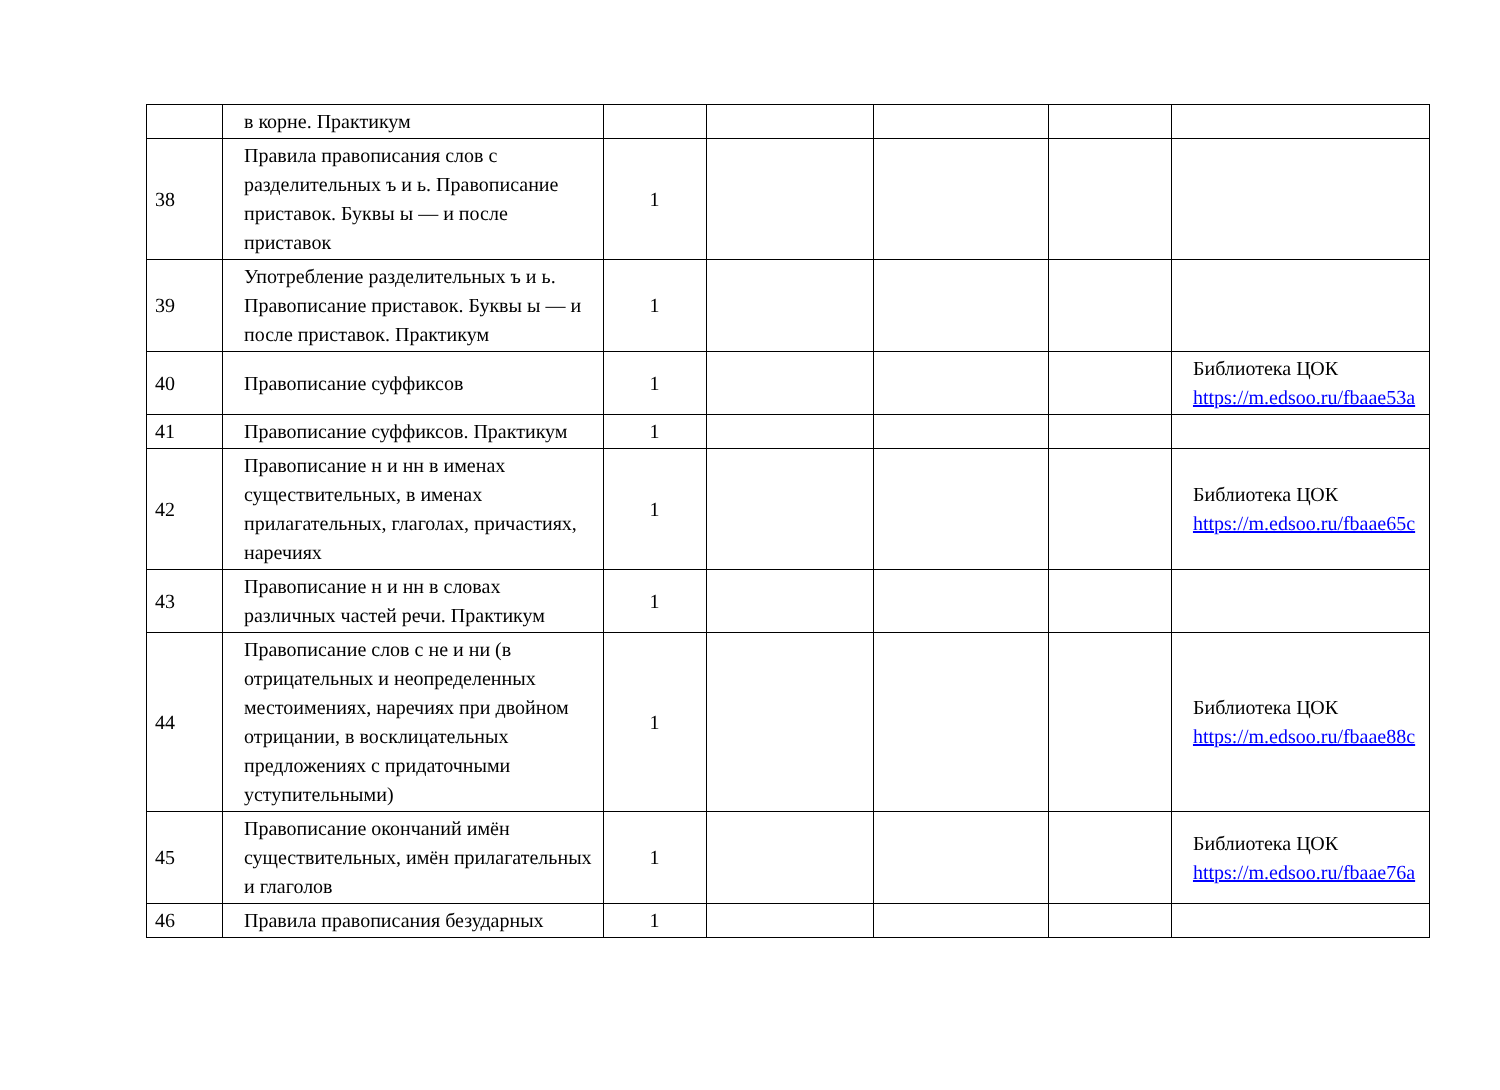| | в корне. Практикум | | | | | |
| 38 | Правила правописания слов с разделительных ъ и ь. Правописание приставок. Буквы ы — и после приставок | 1 | | | | |
| 39 | Употребление разделительных ъ и ь. Правописание приставок. Буквы ы — и после приставок. Практикум | 1 | | | | |
| 40 | Правописание суффиксов | 1 | | | | Библиотека ЦОК https://m.edsoo.ru/fbaae53a |
| 41 | Правописание суффиксов. Практикум | 1 | | | | |
| 42 | Правописание н и нн в именах существительных, в именах прилагательных, глаголах, причастиях, наречиях | 1 | | | | Библиотека ЦОК https://m.edsoo.ru/fbaae65c |
| 43 | Правописание н и нн в словах различных частей речи. Практикум | 1 | | | | |
| 44 | Правописание слов с не и ни (в отрицательных и неопределенных местоимениях, наречиях при двойном отрицании, в восклицательных предложениях с придаточными уступительными) | 1 | | | | Библиотека ЦОК https://m.edsoo.ru/fbaae88c |
| 45 | Правописание окончаний имён существительных, имён прилагательных и глаголов | 1 | | | | Библиотека ЦОК https://m.edsoo.ru/fbaae76a |
| 46 | Правила правописания безударных | 1 | | | | |